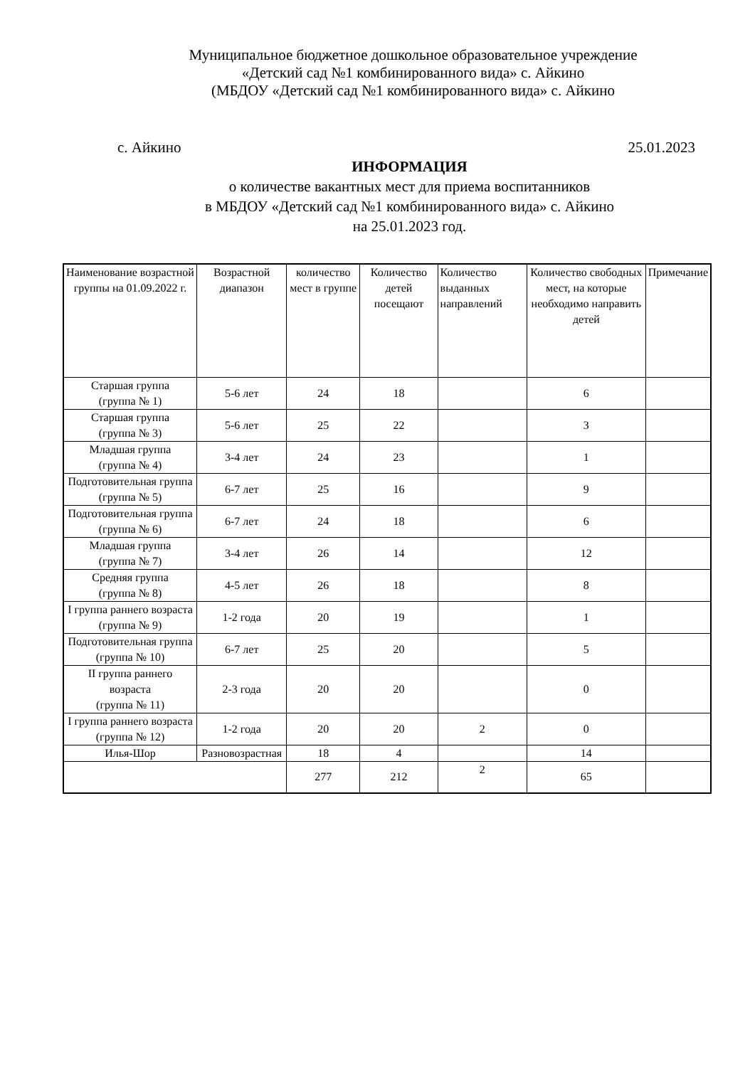Муниципальное бюджетное дошкольное образовательное учреждение
«Детский сад №1 комбинированного вида» с. Айкино
(МБДОУ «Детский сад №1 комбинированного вида» с. Айкино
с. Айкино 25.01.2023
ИНФОРМАЦИЯ
о количестве вакантных мест для приема воспитанников
в МБДОУ «Детский сад №1 комбинированного вида» с. Айкино
на 25.01.2023 год.
| Наименование возрастной группы на 01.09.2022 г. | Возрастной диапазон | количество мест в группе | Количество детей посещают | Количество выданных направлений | Количество свободных мест, на которые необходимо направить детей | Примечание |
| --- | --- | --- | --- | --- | --- | --- |
| Старшая группа (группа № 1) | 5-6 лет | 24 | 18 | | 6 | |
| Старшая группа (группа № 3) | 5-6 лет | 25 | 22 | | 3 | |
| Младшая группа (группа № 4) | 3-4 лет | 24 | 23 | | 1 | |
| Подготовительная группа (группа № 5) | 6-7 лет | 25 | 16 | | 9 | |
| Подготовительная группа (группа № 6) | 6-7 лет | 24 | 18 | | 6 | |
| Младшая группа (группа № 7) | 3-4 лет | 26 | 14 | | 12 | |
| Средняя группа (группа № 8) | 4-5 лет | 26 | 18 | | 8 | |
| I группа раннего возраста (группа № 9) | 1-2 года | 20 | 19 | | 1 | |
| Подготовительная группа (группа № 10) | 6-7 лет | 25 | 20 | | 5 | |
| II группа раннего возраста (группа № 11) | 2-3 года | 20 | 20 | | 0 | |
| I группа раннего возраста (группа № 12) | 1-2 года | 20 | 20 | 2 | 0 | |
| Илья-Шор | Разновозрастная | 18 | 4 | | 14 | |
| | | 277 | 212 | 2 | 65 | |